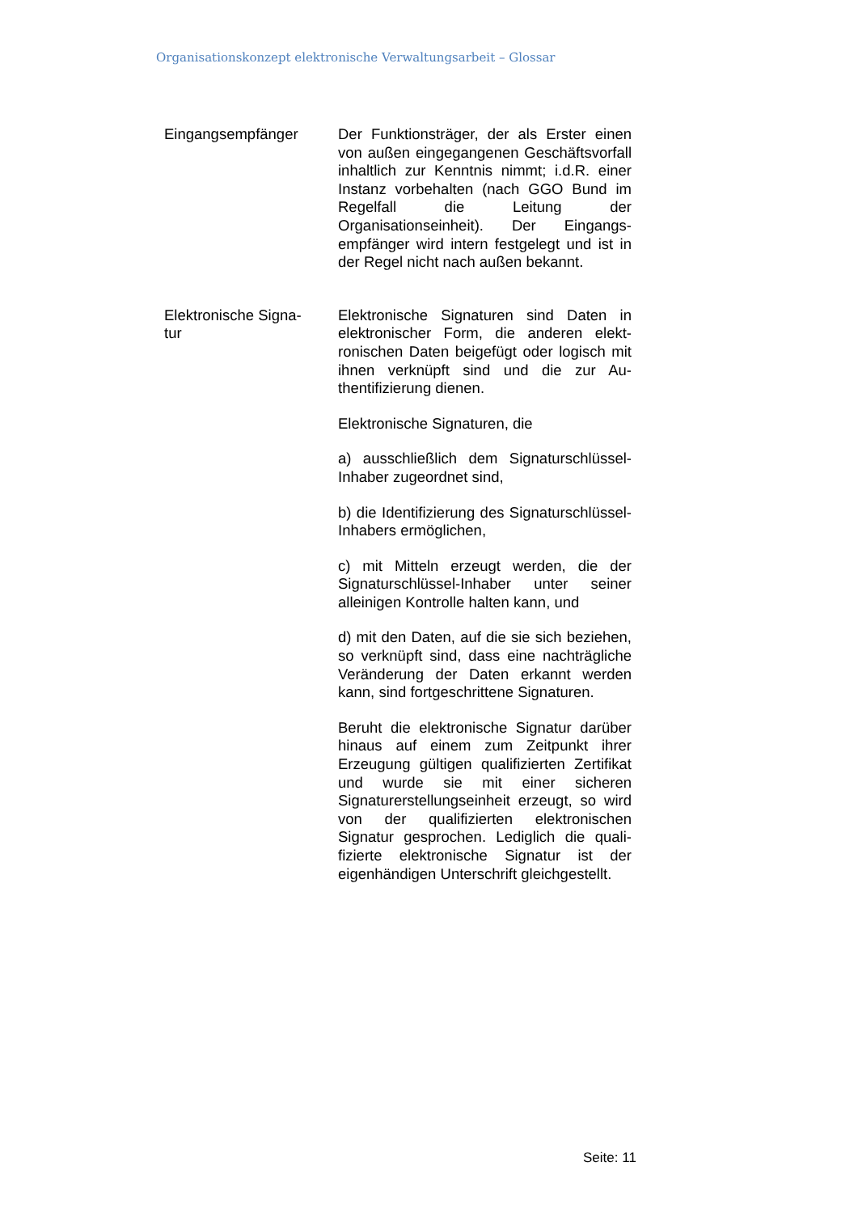Organisationskonzept elektronische Verwaltungsarbeit – Glossar
Eingangsempfänger Der Funktionsträger, der als Erster einen von außen eingegangenen Geschäfts­vorfall inhaltlich zur Kenntnis nimmt; i.d.R. einer Instanz vorbehalten (nach GGO Bund im Regelfall die Leitung der Organisationseinheit). Der Eingangs­empfänger wird intern festgelegt und ist in der Regel nicht nach außen bekannt.
Elektronische Signa-
tur
Elektronische Signaturen sind Daten in elektronischer Form, die anderen elekt­ronischen Daten beigefügt oder logisch mit ihnen verknüpft sind und die zur Au­thentifizierung dienen.
Elektronische Signaturen, die
a) ausschließlich dem Signaturschlüssel-Inhaber zugeordnet sind,
b) die Identifizierung des Signaturschlüs­sel-Inhabers ermöglichen,
c) mit Mitteln erzeugt werden, die der Signaturschlüssel-Inhaber unter seiner alleinigen Kontrolle halten kann, und
d) mit den Daten, auf die sie sich bezie­hen, so verknüpft sind, dass eine nach­trägliche Veränderung der Daten erkannt werden kann, sind fortgeschrittene Sig­naturen.
Beruht die elektronische Signatur darü­ber hinaus auf einem zum Zeitpunkt ihrer Erzeugung gültigen qualifizierten Zertifi­kat und wurde sie mit einer sicheren Signaturerstellungseinheit erzeugt, so wird von der qualifizierten elektronischen Signatur gesprochen. Lediglich die quali­fizierte elektronische Signatur ist der eigenhändigen Unterschrift gleichge­stellt.
Seite: 11